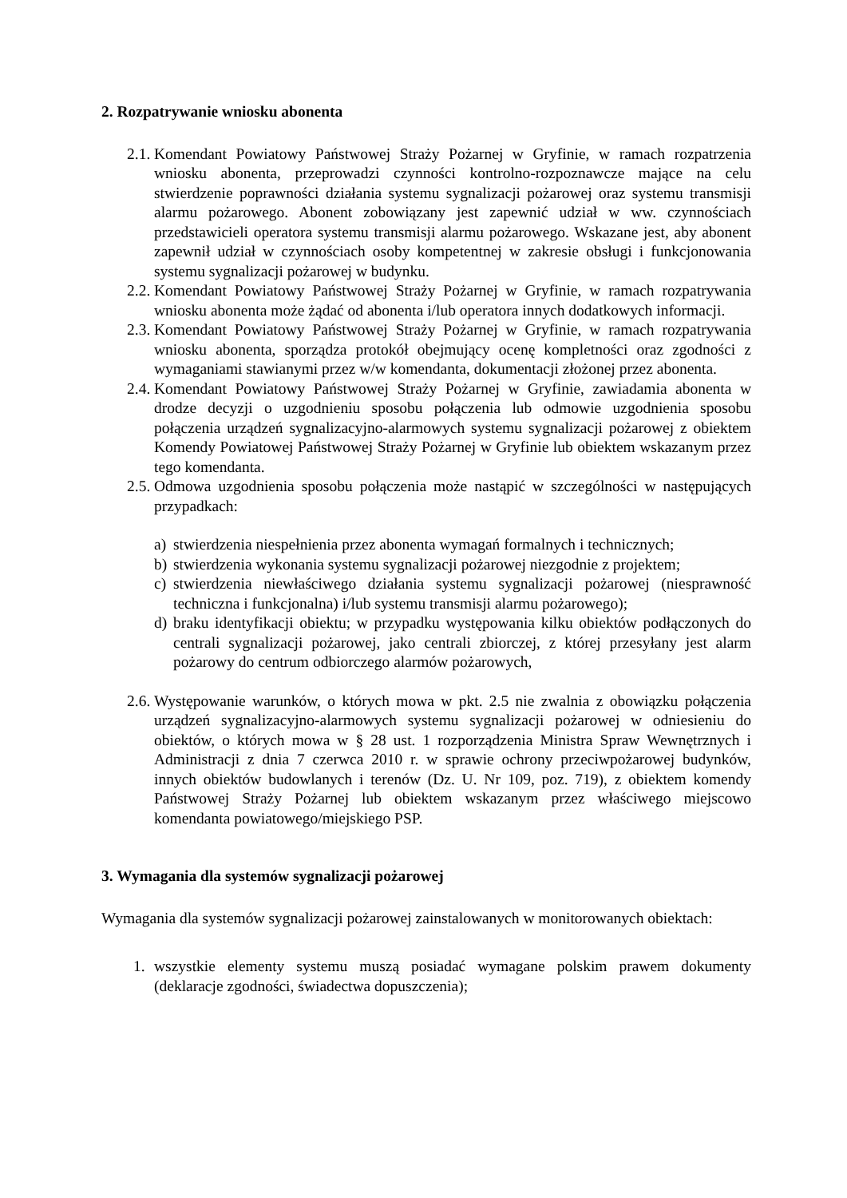2. Rozpatrywanie wniosku abonenta
2.1. Komendant Powiatowy Państwowej Straży Pożarnej w Gryfinie, w ramach rozpatrzenia wniosku abonenta, przeprowadzi czynności kontrolno-rozpoznawcze mające na celu stwierdzenie poprawności działania systemu sygnalizacji pożarowej oraz systemu transmisji alarmu pożarowego. Abonent zobowiązany jest zapewnić udział w ww. czynnościach przedstawicieli operatora systemu transmisji alarmu pożarowego. Wskazane jest, aby abonent zapewnił udział w czynnościach osoby kompetentnej w zakresie obsługi i funkcjonowania systemu sygnalizacji pożarowej w budynku.
2.2. Komendant Powiatowy Państwowej Straży Pożarnej w Gryfinie, w ramach rozpatrywania wniosku abonenta może żądać od abonenta i/lub operatora innych dodatkowych informacji.
2.3. Komendant Powiatowy Państwowej Straży Pożarnej w Gryfinie, w ramach rozpatrywania wniosku abonenta, sporządza protokół obejmujący ocenę kompletności oraz zgodności z wymaganiami stawianymi przez w/w komendanta, dokumentacji złożonej przez abonenta.
2.4. Komendant Powiatowy Państwowej Straży Pożarnej w Gryfinie, zawiadamia abonenta w drodze decyzji o uzgodnieniu sposobu połączenia lub odmowie uzgodnienia sposobu połączenia urządzeń sygnalizacyjno-alarmowych systemu sygnalizacji pożarowej z obiektem Komendy Powiatowej Państwowej Straży Pożarnej w Gryfinie lub obiektem wskazanym przez tego komendanta.
2.5. Odmowa uzgodnienia sposobu połączenia może nastąpić w szczególności w następujących przypadkach:
a) stwierdzenia niespełnienia przez abonenta wymagań formalnych i technicznych;
b) stwierdzenia wykonania systemu sygnalizacji pożarowej niezgodnie z projektem;
c) stwierdzenia niewłaściwego działania systemu sygnalizacji pożarowej (niesprawność techniczna i funkcjonalna) i/lub systemu transmisji alarmu pożarowego);
d) braku identyfikacji obiektu; w przypadku występowania kilku obiektów podłączonych do centrali sygnalizacji pożarowej, jako centrali zbiorczej, z której przesyłany jest alarm pożarowy do centrum odbiorczego alarmów pożarowych,
2.6. Występowanie warunków, o których mowa w pkt. 2.5 nie zwalnia z obowiązku połączenia urządzeń sygnalizacyjno-alarmowych systemu sygnalizacji pożarowej w odniesieniu do obiektów, o których mowa w § 28 ust. 1 rozporządzenia Ministra Spraw Wewnętrznych i Administracji z dnia 7 czerwca 2010 r. w sprawie ochrony przeciwpożarowej budynków, innych obiektów budowlanych i terenów (Dz. U. Nr 109, poz. 719), z obiektem komendy Państwowej Straży Pożarnej lub obiektem wskazanym przez właściwego miejscowo komendanta powiatowego/miejskiego PSP.
3. Wymagania dla systemów sygnalizacji pożarowej
Wymagania dla systemów sygnalizacji pożarowej zainstalowanych w monitorowanych obiektach:
1. wszystkie elementy systemu muszą posiadać wymagane polskim prawem dokumenty (deklaracje zgodności, świadectwa dopuszczenia);